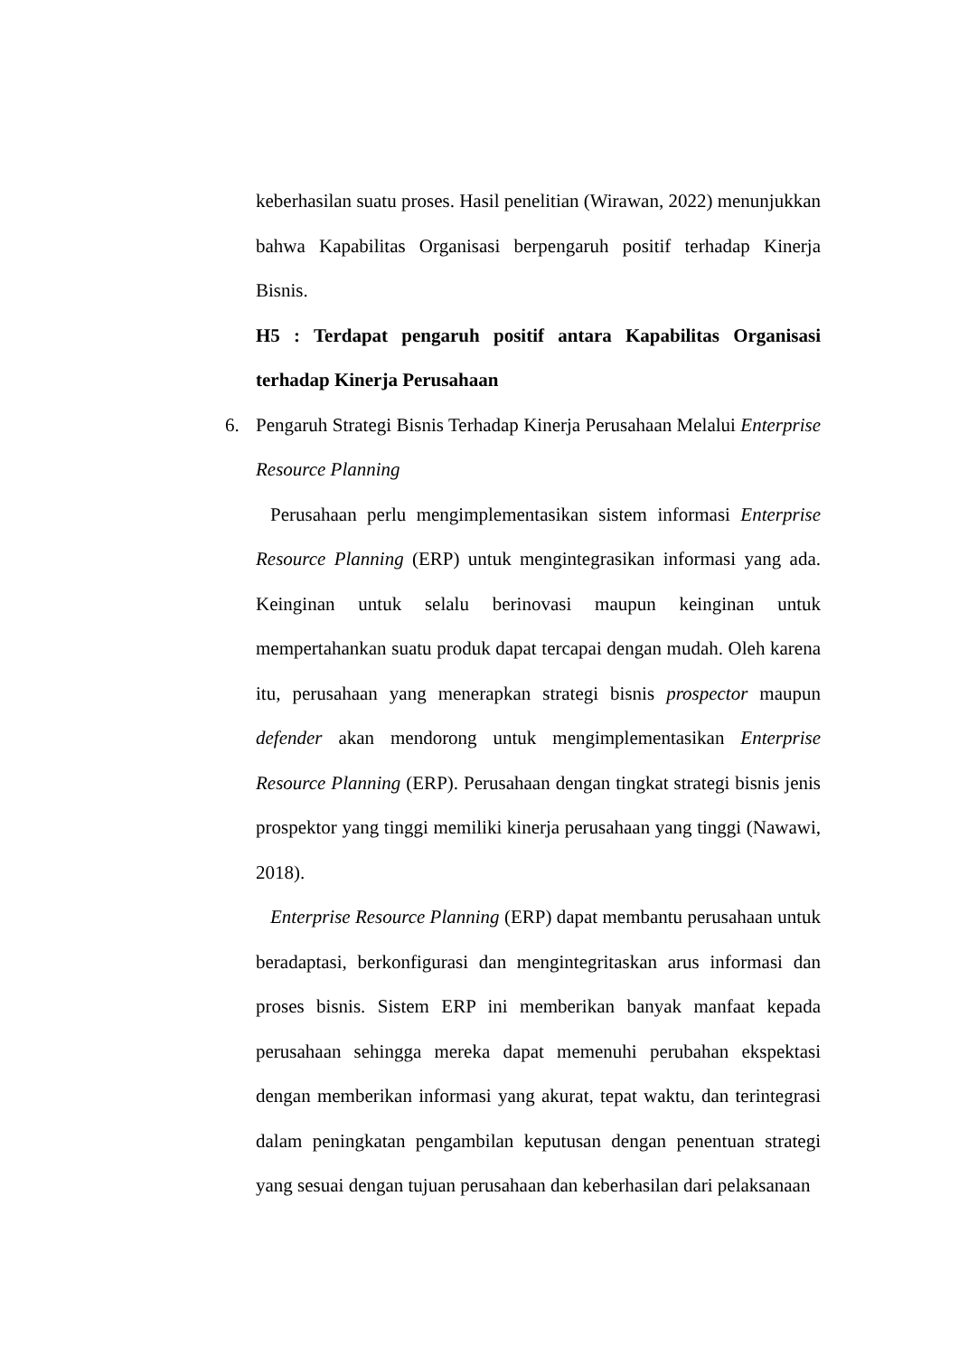keberhasilan suatu proses. Hasil penelitian (Wirawan, 2022) menunjukkan bahwa Kapabilitas Organisasi berpengaruh positif terhadap Kinerja Bisnis.
H5 : Terdapat pengaruh positif antara Kapabilitas Organisasi terhadap Kinerja Perusahaan
6. Pengaruh Strategi Bisnis Terhadap Kinerja Perusahaan Melalui Enterprise Resource Planning
Perusahaan perlu mengimplementasikan sistem informasi Enterprise Resource Planning (ERP) untuk mengintegrasikan informasi yang ada. Keinginan untuk selalu berinovasi maupun keinginan untuk mempertahankan suatu produk dapat tercapai dengan mudah. Oleh karena itu, perusahaan yang menerapkan strategi bisnis prospector maupun defender akan mendorong untuk mengimplementasikan Enterprise Resource Planning (ERP). Perusahaan dengan tingkat strategi bisnis jenis prospektor yang tinggi memiliki kinerja perusahaan yang tinggi (Nawawi, 2018).
Enterprise Resource Planning (ERP) dapat membantu perusahaan untuk beradaptasi, berkonfigurasi dan mengintegritaskan arus informasi dan proses bisnis. Sistem ERP ini memberikan banyak manfaat kepada perusahaan sehingga mereka dapat memenuhi perubahan ekspektasi dengan memberikan informasi yang akurat, tepat waktu, dan terintegrasi dalam peningkatan pengambilan keputusan dengan penentuan strategi yang sesuai dengan tujuan perusahaan dan keberhasilan dari pelaksanaan